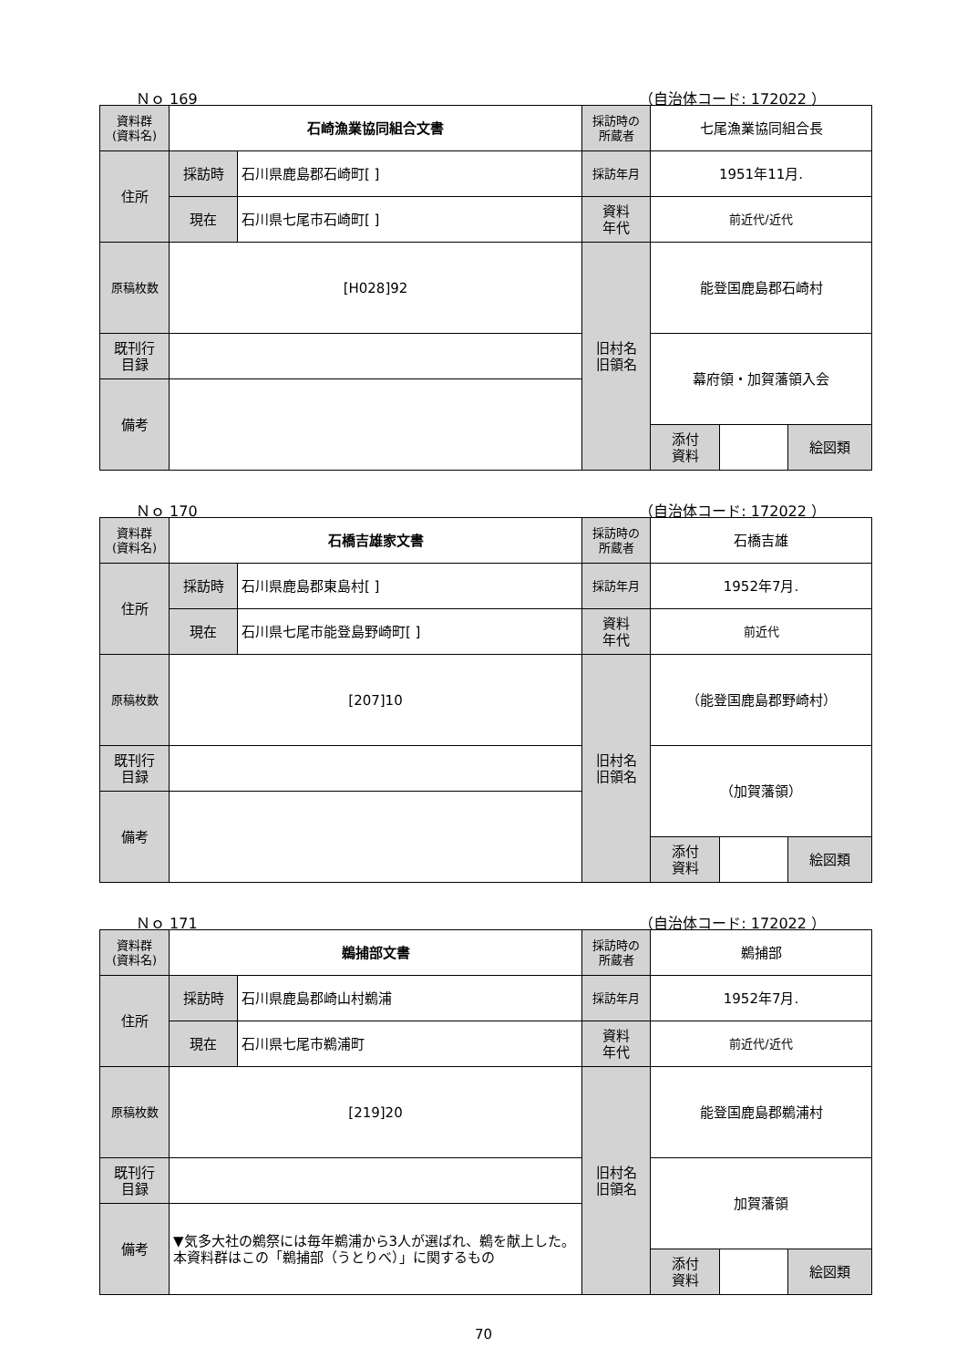Ｎｏ 169 （自治体コード: 172022 ）
| 資料群 (資料名) | 石崎漁業協同組合文書 | | 採訪時の 所蔵者 | 七尾漁業協同組合長 | | | | |
| 住所 | 採訪時 | 石川県鹿島郡石崎町[ ] | 採訪年月 | 1951年11月. | | | | |
| | 現在 | 石川県七尾市石崎町[ ] | 資料 年代 | 前近代/近代 | | | | |
| 原稿枚数 | [H028]92 | | 旧村名 旧領名 | 能登国鹿島郡石崎村 | | | | |
| 既刊行 目録 | | | | 幕府領・加賀藩領入会 | | | | |
| 備考 | | | | | | | | |
| | | | | | 添付 資料 | | 絵図類 | |
Ｎｏ 170 （自治体コード: 172022 ）
| 資料群 (資料名) | 石橋吉雄家文書 | | 採訪時の 所蔵者 | 石橋吉雄 | | | |
| 住所 | 採訪時 | 石川県鹿島郡東島村[ ] | 採訪年月 | 1952年7月. | | | |
| | 現在 | 石川県七尾市能登島野崎町[ ] | 資料 年代 | 前近代 | | | |
| 原稿枚数 | [207]10 | | 旧村名 旧領名 | （能登国鹿島郡野崎村） | | | |
| 既刊行 目録 | | | | （加賀藩領） | | | |
| 備考 | | | | | | | |
| | | | | 添付 資料 | | 絵図類 | |
Ｎｏ 171 （自治体コード: 172022 ）
| 資料群 (資料名) | 鵜捕部文書 | | 採訪時の 所蔵者 | 鵜捕部 | | | |
| 住所 | 採訪時 | 石川県鹿島郡崎山村鵜浦 | 採訪年月 | 1952年7月. | | | |
| | 現在 | 石川県七尾市鵜浦町 | 資料 年代 | 前近代/近代 | | | |
| 原稿枚数 | [219]20 | | 旧村名 旧領名 | 能登国鹿島郡鵜浦村 | | | |
| 既刊行 目録 | | | | 加賀藩領 | | | |
| 備考 | ▼気多大社の鵜祭には毎年鵜浦から3人が選ばれ、鵜を献上した。本資料群はこの「鵜捕部（うとりべ）」に関するもの | | | | | | |
| | | | | 添付 資料 | | 絵図類 | |
70